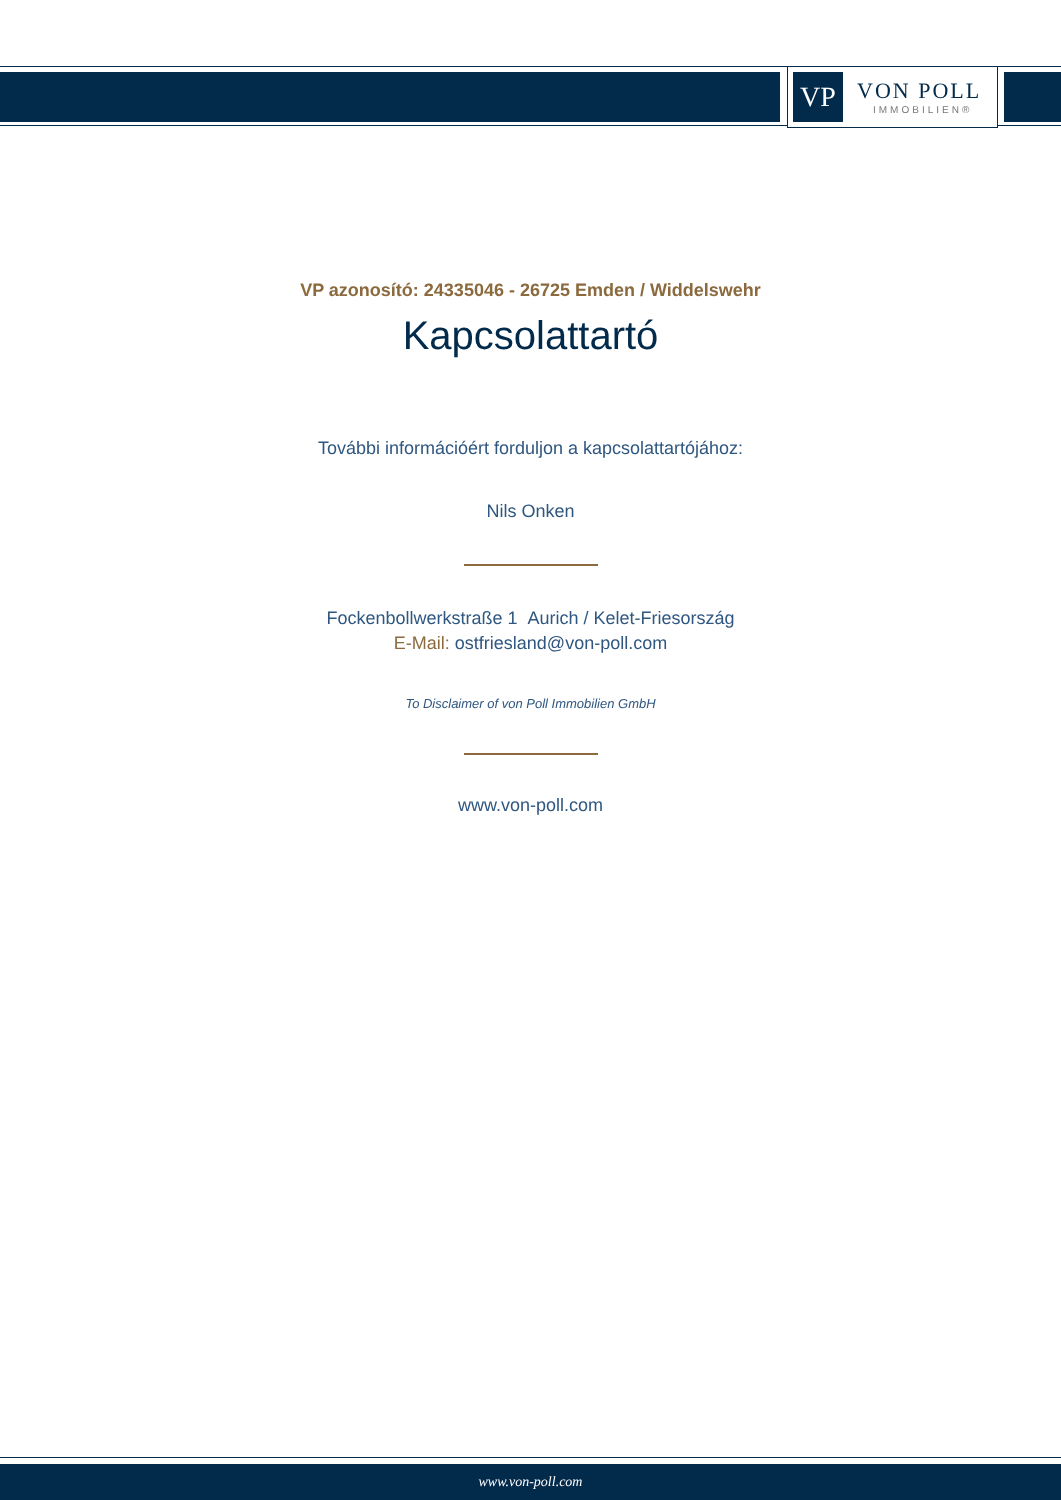VP
VON POLL
IMMOBILIEN®
VP azonosító: 24335046 - 26725 Emden / Widdelswehr
Kapcsolattartó
További információért forduljon a kapcsolattartójához:
Nils Onken
Fockenbollwerkstraße 1 Aurich / Kelet-Friesország
E-Mail: ostfriesland@von-poll.com
To Disclaimer of von Poll Immobilien GmbH
www.von-poll.com
www.von-poll.com